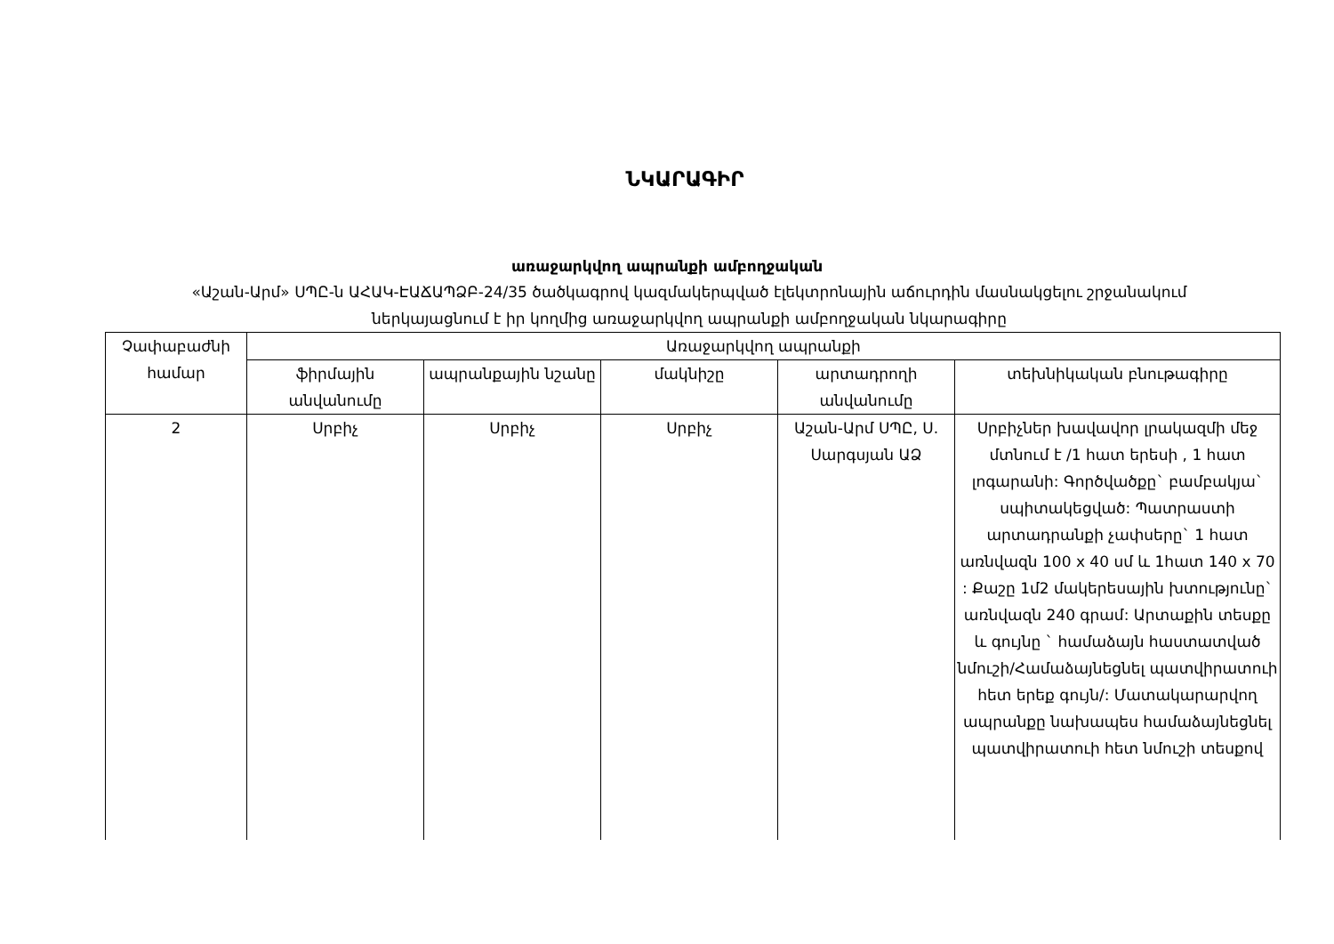ՆԿԱՐԱԳԻՐ
առաջարկվող ապրանքի ամբողջական
«Աշան-Արմ» ՍՊԸ-ն ԱՀԱԿ-ԷԱՃԱՊՁԲ-24/35 ծածկագրով կազմակերպված էլեկտրոնային աճուրդին մասնակցելու շրջանակում ներկայացնում է իր կողմից առաջարկվող ապրանքի ամբողջական նկարագիրը
| Չափաբաժնի համար | Առաջարկվող ապրանքի | | | | |
| --- | --- | --- | --- | --- | --- |
| | ֆիրմային անվանումը | ապրանքային նշանը | մակնիշը | արտադրողի անվանումը | տեխնիկական բնութագիրը |
| 2 | Սրբիչ | Սրբիչ | Սրբիչ | Աշան-Արմ ՍՊԸ, Ս. Սարգսյան ԱՁ | Սրբիչներ խավավոր լրակազմի մեջ մտնում է /1 հատ երեսի , 1 հատ լոգարանի: Գործվածքը` բամբակյա` սպիտակեցված: Պատրաստի արտադրանքի չափսերը` 1 հատ առնվազն 100 x 40 սմ և 1հատ 140 x 70 : Քաշը 1մ2 մակերեսային խտությունը` առնվազն 240 գրամ: Արտաքին տեսքը և գույնը ` համաձայն հաստատված նմուշի/Համաձայնեցնել պատվիրատուի հետ երեք գույն/: Մատակարարվող ապրանքը նախապես համաձայնեցնել պատվիրատուի հետ նմուշի տեսքով |